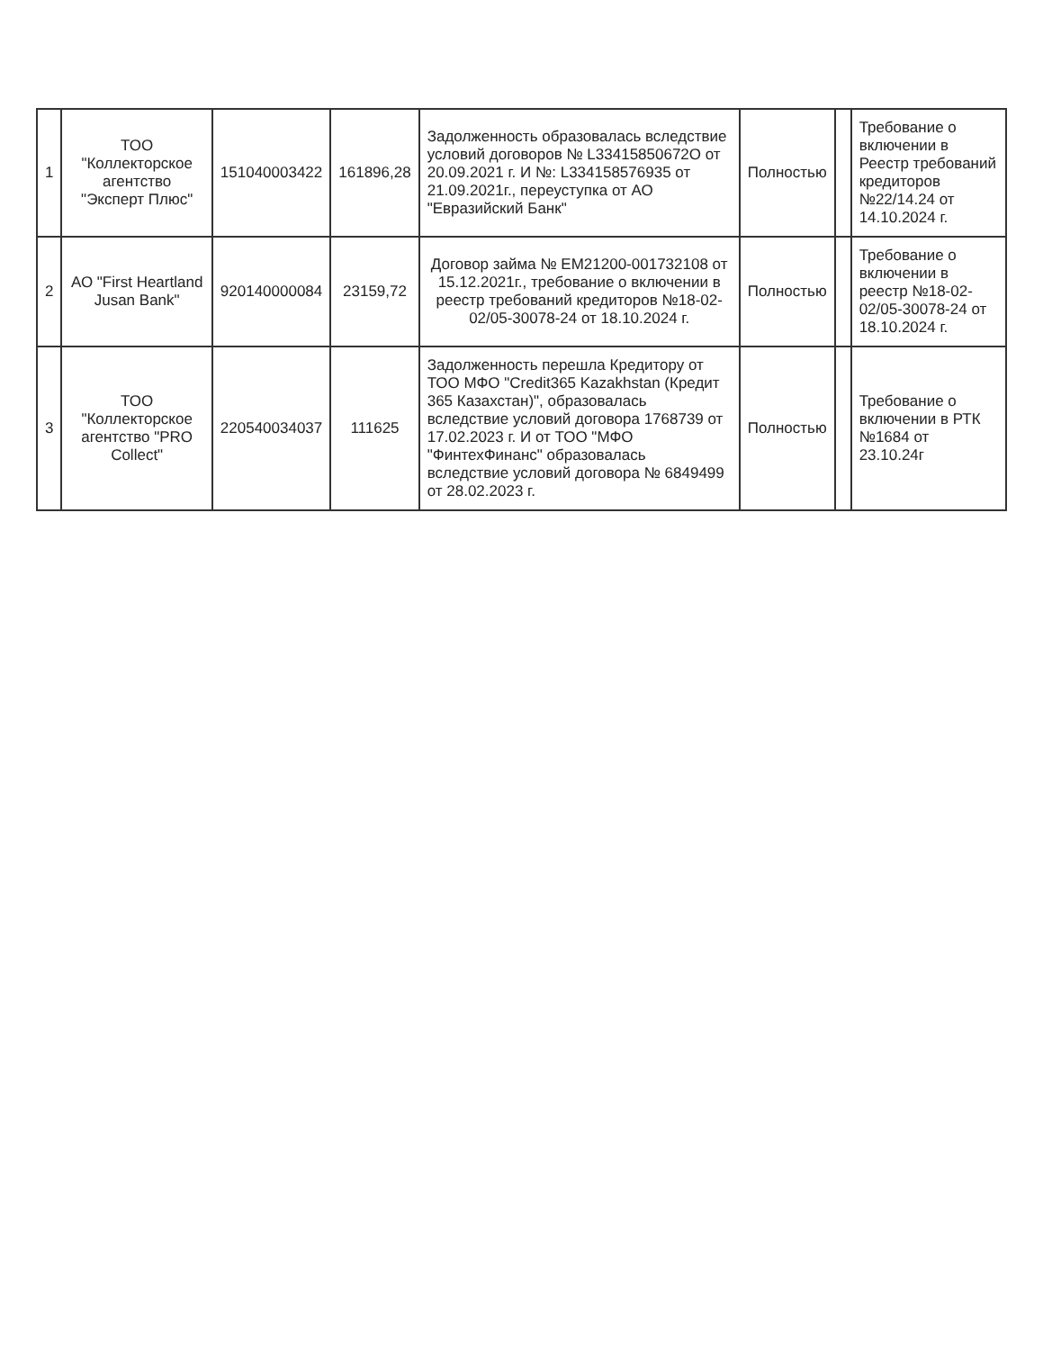| 1 | ТОО "Коллекторское агентство "Эксперт Плюс" | 151040003422 | 161896,28 | Задолженность образовалась вследствие условий договоров № L33415850672О от 20.09.2021 г. И №: L33415857693​5 от 21.09.2021г., переуступка от АО "Евразийский Банк" | Полностью | | Требование о включении в Реестр требований кредиторов №22/14.24 от 14.10.2024 г. |
| 2 | АО "First Heartland Jusan Bank" | 920140000084 | 23159,72 | Договор займа № EM21200-001732108 от 15.12.2021г., требование о включении в реестр требований кредиторов №18-02-02/05-30078-24 от 18.10.2024 г. | Полностью | | Требование о включении в реестр №18-02-02/05-30078-24 от 18.10.2024 г. |
| 3 | ТОО "Коллекторское агентство "PRO Collect" | 220540034037 | 111625 | Задолженность перешла Кредитору от ТОО МФО "Credit365 Kazakhstan (Кредит 365 Казахстан)", образовалась вследствие условий договора 1768739 от 17.02.2023 г. И от ТОО "МФО "ФинтехФинанс" образовалась вследствие условий договора № 6849499 от 28.02.2023 г. | Полностью | | Требование о включении в РТК №1684 от 23.10.24г |